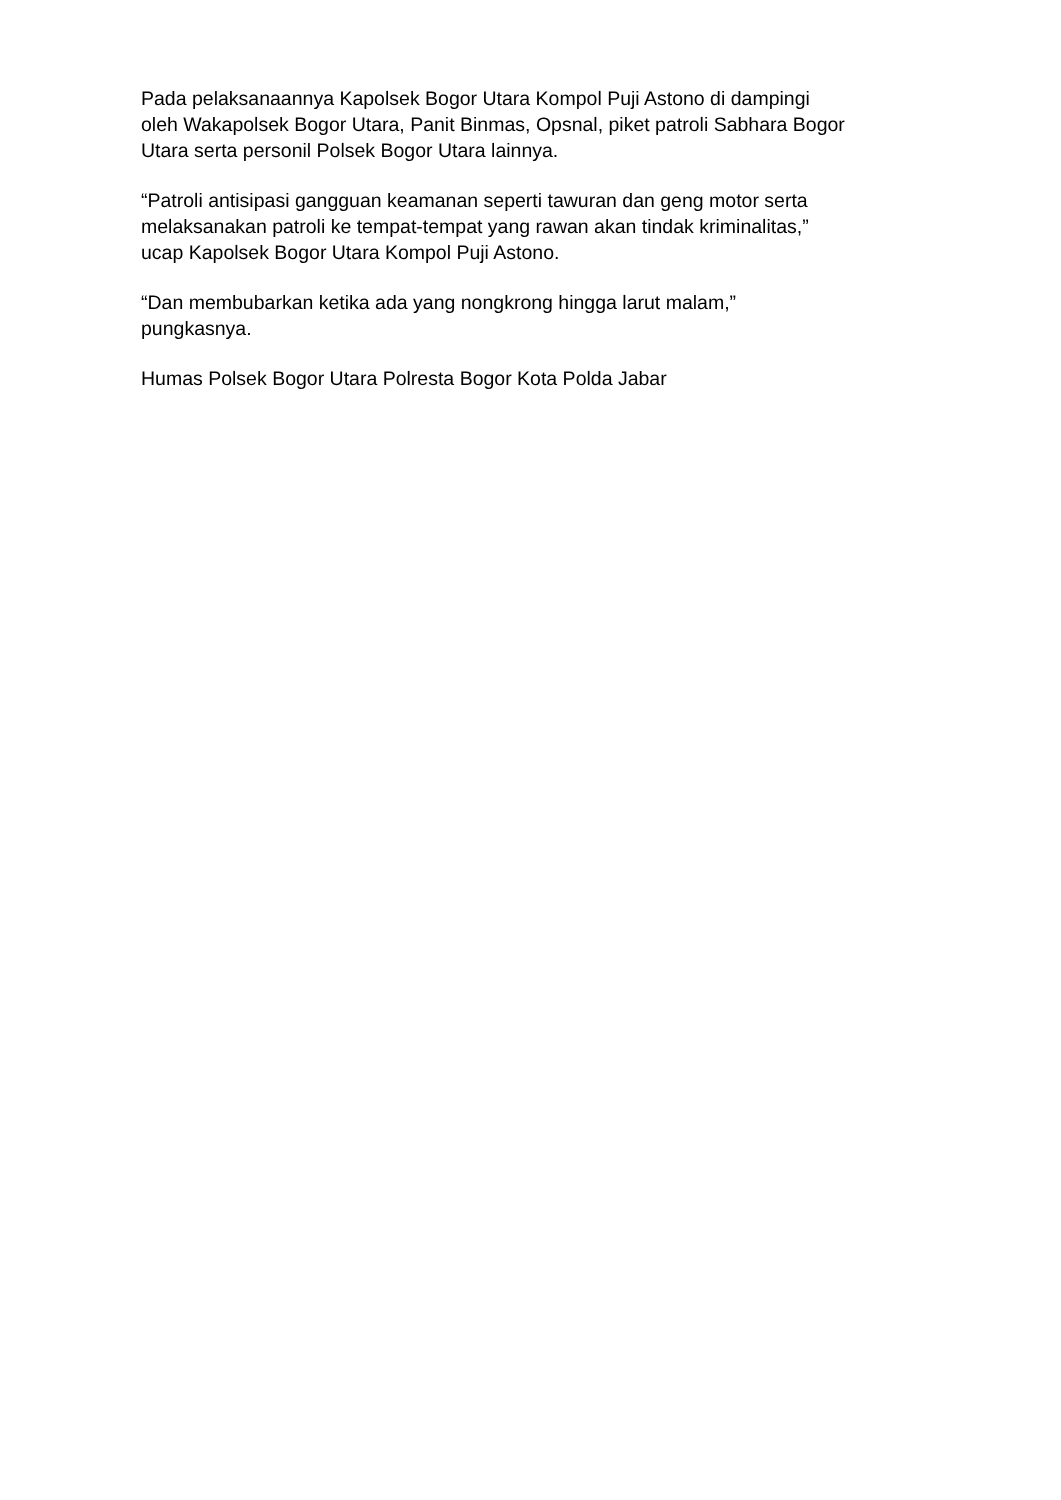Pada pelaksanaannya Kapolsek Bogor Utara Kompol Puji Astono di dampingi
oleh Wakapolsek Bogor Utara, Panit Binmas, Opsnal, piket patroli Sabhara Bogor
Utara serta personil Polsek Bogor Utara lainnya.
“Patroli antisipasi gangguan keamanan seperti tawuran dan geng motor serta
melaksanakan patroli ke tempat-tempat yang rawan akan tindak kriminalitas,”
ucap Kapolsek Bogor Utara Kompol Puji Astono.
“Dan membubarkan ketika ada yang nongkrong hingga larut malam,”
pungkasnya.
Humas Polsek Bogor Utara Polresta Bogor Kota Polda Jabar